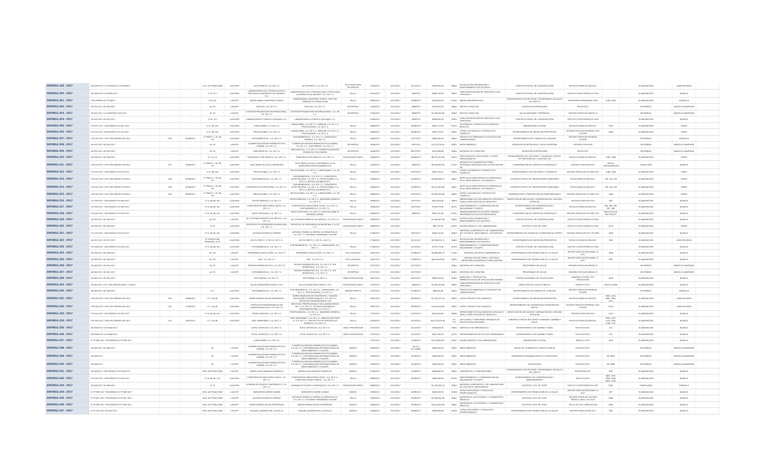| SRFMSG 199 - 2017 | AD-0329-2017 ITO-003/2016, ITO-006/2017 | - | - | 27-III, 47 PENÚLTIMO | LAASSEN | ACCELPARTS, S.A. DE C.V. | ACCELPARTS, S.A. DE C.V. | DOS PROCESOS DESIERTOS | 17/05/2017 | 31/12/2017 | 31/12/2017 | $928,000.00 | 35401 | INSTALACIÓN, REPARACIÓN Y MANTENIMIENTO DE EQUIPO E | CENTRO ESTATAL DE CANCEROLOGÍA | FASSA 33 RADICACIÓN 2017 | | ELABORACIÓN | JUAN RICARDO | |
| SRFMSG 200 - 2017 | AD-0330-2017 AD-0030-2017 | - | - | 27-III, 51-I | LAASSEN | LABORATORIOS DE CITOPATOLOGÍA Y PATOLOGÍA QUIRÚRGICA DE NAYARIT, S.A. | LABORATORIOS DE CITOPATOLOGÍA Y PATOLOGÍA QUIRÚRGICA DE NAYARIT, S.A. DE C.V. | FALLO | 01/03/2017 | 31/12/2017 | ABIERTO | $586,790.00 | 33901 | SUBCONTRATACIÓN DE SERVICIOS CON TERCEROS | CENTRO ESTATAL DE CANCEROLOGÍA | GASTOS CATASTRÓFICOS 2016 | | ELABORACIÓN | BLANCA | |
| SRFMSG 201 - 2017 | SSN-DRMSG-ICTP-008/17 | - | - | 26-II, 42 | LAASSP | MARÍA FABIOLA MARTÍNEZ PONCE | MARÍA FABIOLA MARTÍNEZ PONCE, HÉCTOR ENRIQUE ESTRADA AYÓN | FALLO | 05/06/2017 | 31/12/2017 | 15/06/2017 | $704,858.93 | 51501 | BIENES INFORMÁTICOS | DEPARTAMENTO DE GESTIÓN Y PROGRAMAS SOCIALES DEL REPSS | PROSPERA REMANENTE 2016 | 1235, 1240 | ELABORACIÓN | GONZALO | |
| SRFMSG 202 - 2017 | AD-031-2017 AD-030-2017 | - | - | 41-VII | LAASSP | DEGASA, S.A. DE C.V. | DEGASA, S.A. DE C.V. | DESIERTAS | 12/06/2017 | 31/12/2017 | ABIERTO | $779,520.00 | 25402 | MAT DE CURACION | ATENCION HOSPITALARIA | FASSA 2017 | | EN FIRMAS | ANGELICA ANDRADE | |
| SRFMSG 203 - 2017 | AD-031-2017 LA-018W78007-E53-2017 | - | - | 41-VII | LAASSP | CENTRUM PROMOTORA INTERNACIONAL, S.A. DE C.V. | CENTRUM PROMOTORA INTERNACIONAL, S.A. DE C.V. | DESIERTAS | 12/06/2017 | 31/12/2017 | ABIERTO | $1,245,000.00 | 25402 | MAT DE CURACION | SALUD MATERNA Y PERINATAL | SEGURO POPULAR ANEXO IV | | EN FIRMAS | ANGELICA ANDRADE | |
| SRFMSG 204 - 2017 | AD-032-2017 AD-032-2017 | - | - | 27-III, 51-I | LAASSEN | LABORATORIOS CLÍNICOS QUEZADA, S.C. | LABORATORIOS CLÍNICOS QUEZADA, S.C. | | 01/06/2017 | 31/12/2017 | ABIERTO | $549,662.00 | 33901 | SUBCONTRATACIÓN DE SERVICIOS CON TERCEROS | CENTRO ESTATAL DE CANCEROLOGÍA | GASTOS CATASTRÓFICOS 2016 | - | ELABORACIÓN | BLANCA | |
| SRFMSG 205 - 2017 | ITO-007-2017 SSN-DRMSG-ITO-007-2017 | - | - | 27-II, 48, 50-I | LAASSEN | LABIOQUIMIA, S.A. DE C.V. | LABIOQUIMIA, S.A. DE C.V., ARMLAB, S.A. DE C.V., PROTEQUIMIA, S.A. DE C.V. | FALLO | 14/06/2017 | 31/12/2017 | 30/06/2017 | $592,713.60 | 25102 | SUSTANCIAS Y PRODUCTOS QUÍMICOS BÁSICOS | LABORATORIO ESTATAL | FASSA 33 RADICACIÓN 2017 | 1250 | ELABORACIÓN | YANET | |
| SRFMSG 206 - 2017 | ITO-011-2017 SSN-DRMSG-ITO-011-2017 | - | - | 27-II, 48, 50-I | LAASSEN | PROTEQUIMIA, S.A. DE C.V. | LABIOQUIMIA, S.A. DE C.V., ARMLAB, S.A. DE C.V., PROTEQUIMIA, S.A. DE C.V. | FALLO | 14/06/2017 | 31/12/2017 | 30/06/2017 | $687,576.97 | 25901 | OTRAS SUSTANCIAS Y PRODUCTOS QUÍMICOS | DEPARTAMENTO DE MEDICINA PREVENTIVA | SEGURO POPULAR FEDERAL 2017 TESOFE | 1646 | ELABORACIÓN | YANET | |
| SRFMSG 207 - 2017 | LPE-020-2017 LPE-SSN-DRMSG-020-2017 | 008 | 05/06/2017 | 27 FRACC I, 28, 38, 39 | LAASSEN | EHF BIOMEDICAL, S.A. DE C.V. | EHF BIOMEDICAL, S.A. DE C.V., CONSORCIO HERMES, S.A. DE C.V. | FALLO | 14/06/2017 | 31/12/2017 | 12/07/2017 | $865,545.60 | 25402 | PRODUCTOS MINERALES UTILIZADOS EN LABORATORIOS | DEPARTAMENTO DE CÁNCER DE LA MUJER | SEGURO POPULAR FEDERAL TESOFE | | EN FIRMAS | GONZALO | |
| SRFMSG 208 - 2017 | AD-031-2017 AD-033-2017 | - | - | 41-VII | LAASSP | COMERCIALIZADORA FARMACÉUTICA GAMMA, S.A. DE C.V. | COMERCIALIZADORA FARMACÉUTICA GAMMA, S.A. DE C.V., QUID FARMA, S.A. DE C.V. | DESIERTAS | 16/06/2017 | 31/12/2017 | 30/07/201 | $1,378,706.32 | 25301 | MEDICAMENTOS | ATENCION HOSPITALARIA Y SALUD MATERNA | SEGURO POPULAR | | EN FIRMAS | ANGELICA ANDRADE | |
| SRFMSG 209 - 2017 | AD-031-2017 AD-033-2017 | - | - | 41-VII | LAASSP | VIBO MEDICAL, S.A. DE C.V. | VIBO MEDICAL, S.A. DE C.V. COMERCIALIZADORA FARMACEUTICA GAMMA | DESIERTAS | 16/06/2017 | 31/12/2017 | 06/07/2017 | $213,436.96 | 25401 | MATERIAL DE CURACION | ATENCION HOSPITALARIA | FASSA 2017 | | EN FIRMAS | ANGELICA ANDRADE | |
| SRFMSG 210 - 2017 | AD-034-2017 AD-034-2017 | - | - | 51- III y VI | LAASSEN | PUBLIHEALTH DE MÉXICO, S.A. DE C.V. | PUBLIHEALTH DE MÉXICO, S.A. DE C.V. | PROVEEDOR ÚNICO | 16/06/2017 | 31/12/2017 | 30/06/2017 | $5,151,812.00 | 25201 | FERTILIZANTES, PESTICIDAS Y OTROS AGROQUÍMICOS | DEPARTAMENTO DE VECTORES Y ZOONOSIS, DEPTO. DE PREVENCIÓN Y CONTROL DE | FASSA 33 RADICACIÓN 2017 | 1305, 1964 | ELABORACIÓN | YANET | |
| SRFMSG 211 - 2017 | LPE-019-2017 LPE-SSN-DRMSG-019-2017 | 007 | 19/05/2017 | 27 FRACC I, 28, 38, 39 | LAASSEN | JOSÉ ÁNGEL ALCALA CONTRERAS | JOSÉ ÁNGEL ALCALA CONTRERAS, ELSA MARGARITA PARTIDA BAÑUELOS | FALLO | 12/06/2017 | 31/12/2017 | ABIERTO | $5,000,000.00 | 22102 | PRODUCTOS ALIMENTICIOS PARA PERSONAS DERIVADAS DE LA PRESTACIÓN DE | COORDINACIÓN DE SERVICIOS GENERALES | SEGURO POPULAR 2017 | OFICIO DAF/DSN/001/00 | CONCLUIDO | BLANCA | |
| SRFMSG 212 - 2017 | ITO-012-2017 SSN-DRMSG-ITO-012-2017 | - | - | 27-II, 48, 50-I | LAASSEN | PROTEQUIMIA, S.A. DE C.V. | PROTEQUIMIA, S.A. DE C.V., LABIOQUIMIA, S.A. DE C.V. | FALLO | 20/06/2017 | 31/12/2017 | 20/07/2017 | $915,133.37 | 25901 | OTRAS SUSTANCIAS Y PRODUCTOS QUÍMICOS | DEPARTAMENTO DE VECTORES Y ZOONOSIS | SEGURO POPULAR TESOFE 2017 | 1248, 1246 | ELABORACIÓN | YANET | |
| SRFMSG 213 - 2017 | LPE-022-2017 LPE-SSN-DRMSG-022/2017 | 008 | 05/06/2017 | 27 FRACC I, 28, 38, 39 | LAASSEN | EHF BIOMEDICAL, S.A. DE C.V. | EHF BIOMEDICAL, S.A. DE C.V., CONSORCIO HOSPITALARIO, S.A. DE C.V., PROTEQUIMIA, S.A. DE C.V., ARTÍCULOS MÉDICOS Y | FALLO | 20/06/2017 | 31/12/2017 | 31/08/2017 | $1,490,589.72 | 25401 | ARTÍCULOS PARA SERVICIOS GENERALES EN EL ÁREA MÉDICA, SUSTANCIAS Y | CENTRO ESTATAL DE TRANSFUSIÓN SANGUÍNEA | FASSA RADICACIÓN 2017 | 758, 754, 755 | ELABORACIÓN | YANET | |
| SRFMSG 214 - 2017 | LPE-022-2017 LPE-SSN-DRMSG-022/2017 | 008 | 05/06/2017 | 27 FRACC I, 28, 38, 39 | LAASSEN | CONSORCIO HOSPITALARIO, S.A. DE C.V. | EHF BIOMEDICAL, S.A. DE C.V., CONSORCIO HOSPITALARIO, S.A. DE C.V., PROTEQUIMIA, S.A. DE C.V., ARTÍCULOS MÉDICOS Y | FALLO | 20/06/2017 | 31/12/2017 | 31/08/2017 | $2,210,260.40 | 25401 | ARTÍCULOS PARA SERVICIOS GENERALES EN EL ÁREA MÉDICA, SUSTANCIAS Y | CENTRO ESTATAL DE TRANSFUSIÓN SANGUÍNEA | FASSA RADICACIÓN 2017 | 758, 754, 755 | ELABORACIÓN | YANET | |
| SRFMSG 215 - 2017 | LPE-023-2017 LPE-SSN-DRMSG-023/2017 | 008 | 05/06/2017 | 27 FRACC I, 28, 38, 39 | LAASSEN | PROTEQUIMIA, S.A. DE C.V. | PROTEQUIMIA, S.A. DE C.V., LABIOQUIMIA, S.A. DE C.V. | FALLO | 20/06/2017 | 31/12/2017 | 20/07/2017 | $1,061,825.48 | 25901 | OTRAS SUSTANCIAS Y PRODUCTOS QUÍMICOS | SUBDIRECCIÓN Y PREVENCIÓN DE ENFERMEDADES | SEGURO POPULAR TESOFE 2017 | 1648 | ELABORACIÓN | YANET | |
| SRFMSG 216 - 2017 | ITO-009-2017 SSN-DRMSG-ITO-009-2017 | - | - | 27-II, 48, 49, 50-I | LAASSEN | GRUPO BANSKA, S.A. DE C.V. | GRUPO BANSKA, S.A. DE C.V., WAKARRA GRÁFICA, S.A. DE C.V. | FALLO | 19/06/2017 | 31/12/2017 | 10/07/2017 | $613,628.40 | 33603 | IMPRESIONES DE DOCUMENTOS OFICIALES PARA LA PRESTACIÓN DE SERVICIOS | DIRECCIÓN DE AFILIACIÓN Y OPERACIÓN DEL SEGURO POPULAR | SEGURO POPULAR 2011 | 633 | ELABORACIÓN | BLANCA | |
| SRFMSG 217 - 2017 | ITO-009-2017 SSN-DRMSG-ITO-009-2017 | - | - | 27-II, 48, 49, 50-I | LAASSEN | CORPORATIVO INDUSTRIAL ROXIL, S.A. DE C.V. | CORPORATIVO INDUSTRIAL ROXIL, S.A. DE C.V., EHF BIOMEDICAL, S.A. DE C.V. | FALLO | 19/06/2017 | 31/12/2017 | 10/07/2017 | $730,878.88 | 35701 | MANTENIMIENTO Y CONSERVACIÓN DE MAQUINARIA Y EQUIPO | DEPARTAMENTO DE CONSERVACIÓN Y MANTENIMIENTO | FASSA 33 RADICACIÓN 2017 | 284, 285, 356, 357, 358 | ELABORACIÓN | BLANCA | |
| SRFMSG 218 - 2017 | ITO-010-2017 SSN-DRMSG-ITO-010-2017 | - | - | 27-II, 48, 49, 50-I | LAASSEN | RIZZO PAPELERA, S.A. DE C.V. | RIZZO PAPELERA, S.A. DE C.V., ROSA ELIZABETH MORENO GÓMEZ | FALLO | 20/06/2017 | 31/12/2017 | ABIERTO | $861,201.86 | 32301 | ARRENDAMIENTO DE EQUIPO Y BIENES INFORMÁTICOS (FOTOCOPIADORAS) | COORDINACIÓN DE SERVICIOS GENERALES | SEGURO POPULAR TESOFE 2017 | OFICIO No DA-REPSS/0137 | ELABORACIÓN | BLANCA | |
| SRFMSG 219 - 2017 | AD-035-2017 AD-035-2017 | - | - | 41-VIII | LAASSP | GE SISTEMAS MÉDICOS DE MÉXICO, S.A. DE C.V. | GE SISTEMAS MÉDICOS DE MÉXICO, S.A. DE C.V. | PROVEEDOR ÚNICO | 23/06/2017 | 31/12/2017 | | $1,336,347.84 | 35401 | INSTALACIÓN, REPARACIÓN Y MANTENIMIENTO DE EQUIPO E | CENTRO ESTATAL DE CANCEROLOGÍA | GASTOS CATASTRÓFICOS 2015 | | ELABORACIÓN | BLANCA | |
| SRFMSG 220 - 2017 | AD-036-2017 AD-036-2017 | - | - | 51-VI | LAASSEN | SERVICIOS DE INGENIERÍA EN MEDICINA, S.A. DE C.V. | SERVICIOS DE INGENIERÍA EN MEDICINA, S.A. DE C.V. | PROVEEDOR ÚNICO | 26/06/2017 | 31/12/2017 | | $93,702.24 | 53102 | EQUIPO MÉDICO Y DE LABORATORIO | HOSPITAL CIVIL DE TEPIC | GASTOS CATASTRÓFICOS 2016 | 2079 | ELABORACIÓN | YANET | |
| SRFMSG 221 - 2017 | ITO-013-2017 SSN-DRMSG-ITO-013-2017 | - | - | 27-II, 48, 49, 50-I | LAASSEN | ALFONSO FONSECA SIERRA | ALFONSO FONSECA SIERRA, ALTERNATIVA LG, S.A. DE C.V., RICARDO HERNÁNDEZ HUIZAR | FALLO | 27/06/2017 | 31/12/2017 | 18/07/2017 | $683,702.06 | 25402 | MATERIAL QUIRÚRGICO Y DE LABORATORIO DE USO EN EL ÁREA MÉDICA, SUSTANCIAS Y | DEPARTAMENTO DE GARANTÍA Y ATENCIÓN DEL REPSS | SEGURO POPULAR 2017 TESOFE | 1809 | ELABORACIÓN | BLANCA | |
| SRFMSG 222 - 2017 | AD-037-2017 AD-037-2017 | - | - | 47-PENÚLTIMO PÁRRAFO, 51-IV | LAASSEN | ACCEL PARTS, S. DE R.L. DE C.V. | ACCEL PARTS, S. DE R.L. DE C.V. | | 27/06/2017 | 31/12/2017 | 31/12/2017 | $2,888,870.72 | 35401 | INSTALACIÓN, REPARACIÓN Y MANTENIMIENTO DE EQUIPO E | DEPARTAMENTO DE MEDICINA PREVENTIVA | FASSA 33 RADICACIÓN 2017 | 888 | ELABORACIÓN | JUAN RICARDO | |
| SRFMSG 223 - 2017 | ITO-014-2017 SSN-DRMSG-ITO-014-2017 | - | - | 27-II, 48, 49, 50-I | LAASSEN | EHF BIOMEDICAL, S.A. DE C.V. | EHF BIOMEDICAL, S.A. DE C.V., LABIOQUIMIA, S.A. DE C.V. | FALLO | 27/06/2017 | 31/12/2017 | 31/12/2017 | $719,775.36 | 35701 | MANTENIMIENTO Y CONSERVACIÓN DE MAQUINARIA Y EQUIPO | CENTRO ESTATAL DE CANCEROLOGÍA | GASTOS CATASTRÓFICOS 2015 | | ELABORACIÓN | BLANCA | |
| SRFMSG 224 - 2017 | AD-038-2017 AD-038-2017 | - | - | 26, XII-I | LAASSP | FERNÁNDEZ EDUCACIÓN, S.A. DE C.V. | FERNÁNDEZ EDUCACIÓN, S.A. DE C.V. | EXCLUSIVIDAD | 14/07/2017 | 31/12/2017 | 07/08/2017 | $2,999,885.70 | 21501 | MATERIAL DE APOYO INFORMATIVO | DEPARTAMENTO DE PROMOCIÓN DE LA SALUD | AFASPE RADICACIÓN RAMO 12 2017 | 1908 | ELABORACIÓN | BLANCA | |
| SRFMSG 225 - 2017 | AD-039-2017 AD-039-2017 | - | - | 26, XII-I | LAASSP | ADC, S.A. DE C.V. | ADC, S.A. DE C.V. | EXCLUSIVIDAD | 14/07/2017 | 31/12/2017 | 07/08/2017 | $4,000,000.00 | 33301 | PRODUCTOS DE PAPEL, CARTÓN E IMPRESIÓN ADQUIRIDOS COMO MATERIA | DEPARTAMENTO DE PROMOCIÓN DE LA SALUD | AFASPE RADICACIÓN RAMO 12 2017 | 989 | ELABORACIÓN | BLANCA | |
| SRFMSG 226 - 2017 | AD-040-2017 AD-031-2017 | - | - | 41-VII | LAASSP | GRASES FARMACÉUTICA, S.A. DE C.V. | GRASES FARMACÉUTICA, S.A. DE C.V., EHI BIOMEDICAL, S.A. DE C.V. | DESIERTAS | 07/07/2017 | 31/12/2017 | 31/07/2017 | | 25401 | MATERIAL DE CURACION | PROGRAMAS DE SALUD | SEGURO POPULAR ANEXO IV | | EN FIRMAS | ANGELICA ANDRADE | |
| SRFMSG 227 - 2017 | AD-040-2017 AD-031-2017 | - | - | 41-VII | LAASSP | EHF BIOMEDICAL, S.A. DE C.V. | GRASES FARMACÉUTICA, S.A. DE C.V., EHI BIOMEDICAL, S.A. DE C.V. | DESIERTAS | 07/07/2017 | 31/12/2017 | 31/07/2017 | | 25401 | MATERIAL DE CURACION | PROGRAMAS DE SALUD | SEGURO POPULAR ANEXO IV | | EN FIRMAS | ANGELICA ANDRADE | |
| SRFMSG 228 - 2017 | AD-041-2017 AD-041-2017 | - | - | | | REX FARMA, S.A. DE C.V. | REX FARMA, S.A. DE C.V. | ÚNICO PROVEEDOR | 14/07/2017 | 31/12/2017 | 28/07/2017 | $899,200.00 | 25301 | MEDICINAS Y PRODUCTOS FARMACÉUTICOS DE APLICACIÓN HUMANA | CENTRO REGIONAL DE TOXICOLOGÍA | SUBSIDIO ESTATAL 2017 RADICACIÓN | 1838 | ELABORACIÓN | BLANCA | |
| SRFMSG 229 - 2017 | AD-042-2017 LPE-SSN-DRMSG-025/17 Y 026/17 | - | - | | | SALUD DIGNA PARA TODOS, I.A.P. | SALUD DIGNA PARA TODOS, I.A.P. | PROVEEDOR ÚNICO | 27/07/2017 | 31/12/2017 | ABIERTO | $1,965,103.80 | 33901 | SUBCONTRATACIÓN DE SERVICIOS CON TERCEROS | DIRECCIÓN DE SALUD PÚBLICA | ANEXO IV 2017 | OFICIO 10936 | ELABORACIÓN | BLANCA | |
| SRFMSG 230 - 2017 | AD-043-2017 AD-043-2017 | - | - | 51-I | LAASSEN | EHF BIOMEDICAL, S.A. DE C.V. | EHF BIOMEDICAL, S.A. DE C.V., LABIOQUIMIA, S.A. DE C.V., PROTEQUIMIA, S.A. DE C.V. | MENOR PRECIO | 17/07/2017 | 31/12/2017 | 07/08/2017 | $46,902.48 | 25502 | PRODUCTOS MINERALES UTILIZADOS EN LABORATORIOS | DEPARTAMENTO DE CÁNCER DE LA MUJER | SEGURO POPULAR FEDERAL TESOFE | | EN FIRMAS | GONZALO | |
| SRFMSG 231 - 2017 | LPE-026-2017 SSN-LPE-DRMSG-026-2017 | 009 | 14/06/2017 | 27-I, 28, 45 | LAASSEN | MARÍA DINORA ROJAS RODRÍGUEZ | MARÍA DINORA ROJAS RODRÍGUEZ, SILMARO SOLUCIONES PROFESIONALES, S.A. DE C.V., SERVICIOS PROFESIONALES EN | FALLO | 19/07/2017 | 31/12/2017 | 09/08/2017 | $1,747,570.16 | 25901 | OTROS PRODUCTOS QUÍMICOS | DEPARTAMENTO DE MEDICINA PREVENTIVA | FASSA 33 RADICACIÓN 2017 | 1943, 1420, 1945, 1941, 1321 | ELABORACIÓN | JUAN RICARDO | |
| SRFMSG 232 - 2017 | LPE-026-2017 SSN-LPE-DRMSG-028-2017 | 011 | 27/06/2017 | 27-I, 28, 45 | LAASSEN | SERVICIOS PROFESIONALES EN LABORATORIOS NYS, S.A. DE C.V. | SERVICIOS PROFESIONALES EN LABORATORIOS NYS, S.A. DE C.V., TECNOLOGÍA MÉDICA INTERAMERICANA, S.A. DE C.V. | FALLO | 19/07/2017 | 31/12/2017 | 09/08/2017 | $1,506,318.00 | 25901 | OTROS PRODUCTOS QUÍMICOS | DEPARTAMENTO DE GARANTÍA DE ATENCIÓN DEL REPSS | SEGURO POPULAR FEDERAL 2017 TESOFE | 2014 | ELABORACIÓN | JUAN RICARDO | |
| SRFMSG 233 - 2017 | ITO-015-2017 SSN-DRMSG-ITO-015-2017 | - | - | 27-II, 48, 49, 50-I | LAASSEN | GRUPO BANSKA, S.A. DE C.V. | GRUPO BANSKA, S.A. DE C.V., WAKARRA GRÁFICA, S.A. DE C.V. | FALLO | 17/07/2017 | 31/12/2017 | 31/07/2017 | $613,628.40 | 33603 | IMPRESIONES DE DOCUMENTOS OFICIALES PARA LA PRESTACIÓN DE SERVICIOS | DIRECCIÓN DE AFILIACIÓN Y OPERACIÓN DEL SEGURO POPULAR | SEGURO POPULAR 2011 | 1313 | ELABORACIÓN | BLANCA | |
| SRFMSG 234 - 2017 | LPE-030-2017 SSN-LPE-DRMSG-030-2017 | 012 | 18/07/2017 | 27-I, 28, 45 | LAASSEN | GRE UNIFORMES, S.A. DE C.V. | GRE UNIFORMES, S.A. DE C.V., INNOVACIÓN PARA TI, S.A. DE C.V., PROYECTOS ESTRATÉGICOS MONACO, S.A. DE C.V. | FALLO | 01/08/2017 | 31/12/2017 | 02/10/2017 | $10,278,378.36 | 271 272 | VESTUARIO Y UNIFORMES PRENDAS DE PROTECCIÓN PERSONAL | SUBDIRECCIÓN DE RECURSOS HUMANOS, NÓMINA Y PAGO | FASSA 33 RADICACIÓN 2017 | 1099, 1097, 1115, 1106, 1156, 1107 | ELABORACIÓN | BLANCA | |
| SRFMSG 235 - 2017 | AD-0043-2017 AD-0043-2017 | | | | | B.P.M. SERVICIOS, S.A. DE C.V. | B.P.M. SERVICIOS, S.A. DE C.V. | ÚNICO PROVEEDOR | 27/07/2017 | 31/12/2017 | 31/12/2017 | $765,600.00 | 33301 | SERVICIOS DE INFORMÁTICA | DEPARTAMENTO DE NOMINA Y PAGO | FASSA 33-2017 | 572 | ELABORACIÓN | BLANCA | |
| SRFMSG 236 - 2017 | AD-0044-2017 AD-0044-2017 | | | | | B.P.M. SERVICIOS, S.A. DE C.V. | B.P.M. SERVICIOS, S.A. DE C.V. | ÚNICO PROVEEDOR | 27/07/2017 | 31/12/2017 | 31/12/2017 | $821,280.00 | 32701 | ARRENDAMIENTO DE ACTIVOS INTANGIBLES | DEPARTAMENTO DE NOMINA Y PAGO | FASSA 33-2017 | 573 | ELABORACIÓN | BLANCA | |
| SRFMSG 237 - 2017 | ICTP-005-2017 SSN-DRMSG-ICTP-005-2017 | | | | | LABIOQUIMIA, S.A. DE C.V. | | | 27/07/2017 | 31/12/2017 | 11/08/2017 | $1,224,550.52 | 53101 | EQUIPO MÉDICO Y DE LABORATORIO | LABORATORIO ESTATAL | RAMO 12-2017 | 1818 | ELABORACIÓN | BLANCA | |
| SRFMSG 238 - 2017 | AD-045-2017 AD-045-2017 | - | - | 42 | LAASSP | COMERCIALIZADORA FARMACÉUTICA GAMMA, S.A. DE C.V. | COMERCIALIZADORA FARMACÉUTICA GAMMA, S.A. DE C.V., DISTRIBUIDORA INTERNACIONAL DE MEDICAMENTOS Y EQUIPO | MONTO | 01/08/2017 | 31/12/2017 | JULIO Y OCTUBRE | $560,148.00 | 25301 | MEDICAMENTOS | SALUD DE LA INFANCIA Y ADOLESCENCIA | FASSA 33-2017 | - | EN FIRMAS | ANGELICA ANDRADE | |
| SRFMSG 239 - 2017 | AD-046-2017 | - | - | 42 | LAASSP | COMERCIALIZADORA FARMACÉUTICA GAMMA, S.A. DE C.V. | COMERCIALIZADORA FARMACÉUTICA GAMMA, S.A. DE C.V., DISTRIBUIDORA INTERNACIONAL DE MEDICAMENTOS Y EQUIPO | MONTO | 15/08/2017 | 31/12/2017 | 31/08/2017 | $390,863.30 | 25301 | MEDICAMENTOS | URGENCIAS EPIDEMIOLÓGICAS Y DESASTRES | FASSA 33-2017 | OF. 9891 | EN FIRMAS | ANGELICA ANDRADE | |
| SRFMSG 240 - 2017 | AD-046-2017 | - | - | 42 | LAASSP | COMERCIALIZADORA FARMACÉUTICA GAMMA, S.A. DE C.V. | COMERCIALIZADORA FARMACÉUTICA GAMMA, S.A. DE C.V., DISTRIBUIDORA INTERNACIONAL DE MEDICAMENTOS Y EQUIPO | MONTO | 15/08/2017 | 31/12/2017 | 31/08/2017 | $259,169.24 | 25301 | MEDICAMENTOS | EDA/COLERA | FASSA 33-2017 | OF. 9498 | EN FIRMAS | ANGELICA ANDRADE | |
| SRFMSG 241 - 2017 | AD-049-2017 SSN-DRMSG-ICTP-006-2017 | | | 26-III, 42 PENÚLTIMO | LAASSP | MARÍA LUISA AMADOR GONZÁLEZ | MARÍA LUISA AMADOR GONZÁLEZ | MONTO | 07/08/2017 | 31/12/2017 | 11/09/2017 | $649,880.00 | 38301 | CONGRESOS Y CONVENCIONES | DEPARTAMENTO DE GESTIÓN Y PROGRAMAS SOCIALES DEL REPSS | PROSPERA 2017 | 1931 | ELABORACIÓN | BLANCA | |
| SRFMSG 242 - 2017 | ITO-016-2017 SSN-DRMSG-ITO-016-2017 | | | 27-II, 48, 50-I, 52 | LAASSEN | CORPORATIVO INDUSTRIAL ROXIL, S.A. DE C.V. | CORPORATIVO INDUSTRIAL ROXIL, S.A. DE C.V., CONSTRUCCIONES MADAL, S.A. DE C.V. | FALLO | 08/08/2017 | 31/12/2017 | 26/09/2017 | $853,296.00 | 35701 | MANTENIMIENTO Y CONSERVACIÓN DE MAQUINARIA Y EQUIPO | DEPARTAMENTO DE CONSERVACIÓN Y MANTENIMIENTO | FASSA 33 2017 | 1409, 1397, 1398, 1399, 1406, 1325, | ELABORACIÓN | BLANCA | |
| SRFMSG 243 - 2017 | AD-048-2017 AD-048-2017 | | | 51-VI | LAASSEN | HUMANA DE EQUIPO Y MATERIALES, S.A. DE C.V. | HUMANA DE EQUIPO Y MATERIALES, S.A. DE C.V. | PROVEEDOR ÚNICO | 09/08/2017 | 31/12/2017 | | $1,192,286.74 | 25402 | MATERIAL QUIRÚRGICO Y DE LABORATORIO DE USO EN EL ÁREA MÉDICA | HOSPITAL CIVIL DE TEPIC | GASTOS CATASTRÓFICOS 2017 | 2301 | CANCELADO | GONZALO | |
| SRFMSG 244 - 2017 | ICTP-009-2017 SSN-DRMSG-ICTP-009-2017 | | | 26-III, 42 PENÚLTIMO | LAASSP | MARGARITA SAFDIE KANAN | MARGARITA SAFDIE KANAN | MONTO | 10/08/2017 | 31/12/2017 | 19/09/2017 | $800,000.00 | 33104 | OTRAS ASESORÍAS Y CONSULTAS PROFESIONALES | DEPARTAMENTO DE PROMOCIÓN DE LA SALUD | AFASPE RADICACIÓN RAMO 12 2017 | 987 | ELABORACIÓN | BLANCA | |
| SRFMSG 245 - 2017 | ICTP-007-2017 SSN-DRMSG-ICTP-007-2017 | | | 26-III, 42 PENÚLTIMO | LAASSP | ALFONSO FONSECA SIERRA | ALFONSO FONSECA SIERRA, ALTERNATIVA LG, S.A. DE C.V., RICARDO HERNÁNDEZ HUIZAR | FALLO | 15/08/2017 | 31/12/2017 | 25/09/2017 | $1,380,052.00 | 25401 | MATERIALES, ACCESORIOS Y SUMINISTROS MÉDICOS | HOSPITAL CIVIL DE TEPIC | SEGURO POPULAR SEGURO MÉDICO SIGLO XXI 2016 | 2365 | ELABORACIÓN | BLANCA | |
| SRFMSG 246 - 2017 | ICTP-008-2017 SSN-DRMSG-ICTP-008-2017 | | | 26-III, 42 PENÚLTIMO | LAASSP | MARÍA DINORA ROJAS RODRÍGUEZ | MARÍA DINORA ROJAS RODRÍGUEZ | MONTO | 18/08/2017 | 31/12/2017 | 25/09/2017 | $1,313,410.00 | 25401 | MATERIALES, ACCESORIOS Y SUMINISTROS MÉDICOS | HOSPITAL CIVIL DE TEPIC | SIGLO XXI 2017 RADICACIÓN | 2388 | ELABORACIÓN | BLANCA | |
| SRFMSG 247 - 2017 | ICTP-010-2017 AD-052-2017 | | | 26-III, 42 PENÚLTIMO | LAASSP | RAQUEL ALMANZA DEL CASTILLO | RAQUEL ALMANZA DEL CASTILLO | MONTO | 15/08/2017 | 31/12/2017 | 25/09/2017 | $389,999.99 | 33104 | OTRAS ASESORÍAS Y CONSULTAS PROFESIONALES | DEPARTAMENTO DE PROMOCIÓN DE LA SALUD | AFASPE RADICACIÓN 2017 | 986 | ELABORACIÓN | BLANCA | |